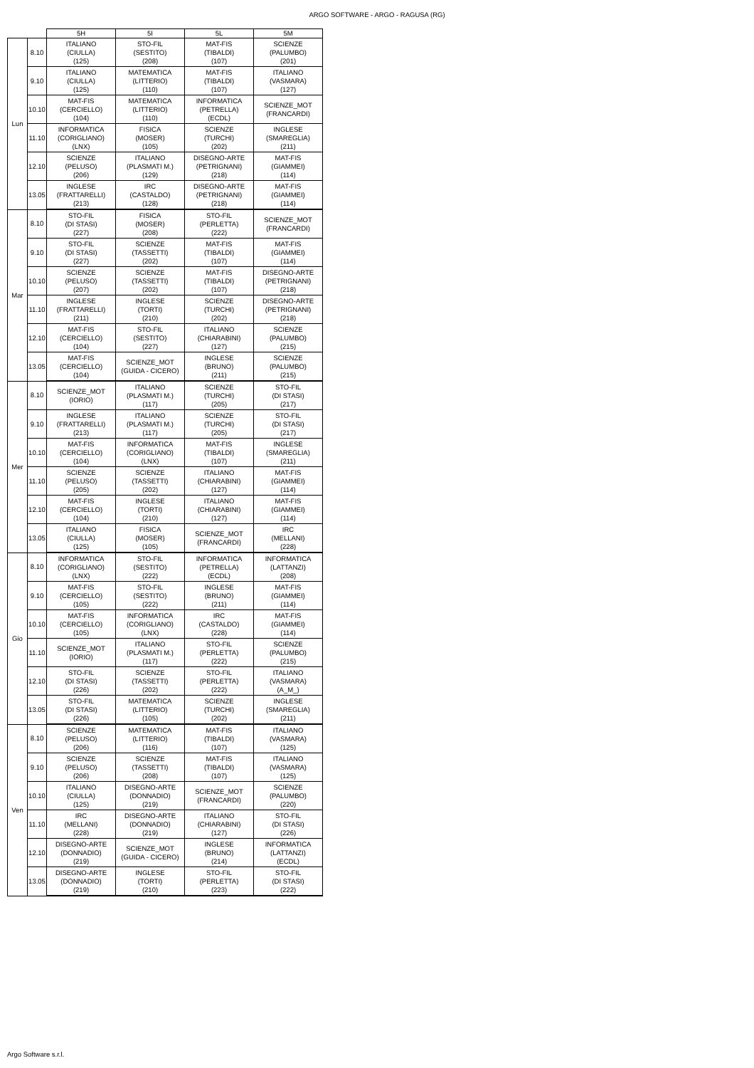ARGO SOFTWARE - ARGO - RAGUSA (RG)
| | | 5H | 5I | 5L | 5M |
| --- | --- | --- | --- | --- | --- |
| Lun | 8.10 | ITALIANO (CIULLA) (125) | STO-FIL (SESTITO) (208) | MAT-FIS (TIBALDI) (107) | SCIENZE (PALUMBO) (201) |
| | 9.10 | ITALIANO (CIULLA) (125) | MATEMATICA (LITTERIO) (110) | MAT-FIS (TIBALDI) (107) | ITALIANO (VASMARA) (127) |
| | 10.10 | MAT-FIS (CERCIELLO) (104) | MATEMATICA (LITTERIO) (110) | INFORMATICA (PETRELLA) (ECDL) | SCIENZE_MOT (FRANCARDI) |
| | 11.10 | INFORMATICA (CORIGLIANO) (LNX) | FISICA (MOSER) (105) | SCIENZE (TURCHI) (202) | INGLESE (SMAREGLIA) (211) |
| | 12.10 | SCIENZE (PELUSO) (206) | ITALIANO (PLASMATI M.) (129) | DISEGNO-ARTE (PETRIGNANI) (218) | MAT-FIS (GIAMMEI) (114) |
| | 13.05 | INGLESE (FRATTARELLI) (213) | IRC (CASTALDO) (128) | DISEGNO-ARTE (PETRIGNANI) (218) | MAT-FIS (GIAMMEI) (114) |
| Mar | 8.10 | STO-FIL (DI STASI) (227) | FISICA (MOSER) (208) | STO-FIL (PERLETTA) (222) | SCIENZE_MOT (FRANCARDI) |
| | 9.10 | STO-FIL (DI STASI) (227) | SCIENZE (TASSETTI) (202) | MAT-FIS (TIBALDI) (107) | MAT-FIS (GIAMMEI) (114) |
| | 10.10 | SCIENZE (PELUSO) (207) | SCIENZE (TASSETTI) (202) | MAT-FIS (TIBALDI) (107) | DISEGNO-ARTE (PETRIGNANI) (218) |
| | 11.10 | INGLESE (FRATTARELLI) (211) | INGLESE (TORTI) (210) | SCIENZE (TURCHI) (202) | DISEGNO-ARTE (PETRIGNANI) (218) |
| | 12.10 | MAT-FIS (CERCIELLO) (104) | STO-FIL (SESTITO) (227) | ITALIANO (CHIARABINI) (127) | SCIENZE (PALUMBO) (215) |
| | 13.05 | MAT-FIS (CERCIELLO) (104) | SCIENZE_MOT (GUIDA - CICERO) | INGLESE (BRUNO) (211) | SCIENZE (PALUMBO) (215) |
| Mer | 8.10 | SCIENZE_MOT (IORIO) | ITALIANO (PLASMATI M.) (117) | SCIENZE (TURCHI) (205) | STO-FIL (DI STASI) (217) |
| | 9.10 | INGLESE (FRATTARELLI) (213) | ITALIANO (PLASMATI M.) (117) | SCIENZE (TURCHI) (205) | STO-FIL (DI STASI) (217) |
| | 10.10 | MAT-FIS (CERCIELLO) (104) | INFORMATICA (CORIGLIANO) (LNX) | MAT-FIS (TIBALDI) (107) | INGLESE (SMAREGLIA) (211) |
| | 11.10 | SCIENZE (PELUSO) (205) | SCIENZE (TASSETTI) (202) | ITALIANO (CHIARABINI) (127) | MAT-FIS (GIAMMEI) (114) |
| | 12.10 | MAT-FIS (CERCIELLO) (104) | INGLESE (TORTI) (210) | ITALIANO (CHIARABINI) (127) | MAT-FIS (GIAMMEI) (114) |
| | 13.05 | ITALIANO (CIULLA) (125) | FISICA (MOSER) (105) | SCIENZE_MOT (FRANCARDI) | IRC (MELLANI) (228) |
| Gio | 8.10 | INFORMATICA (CORIGLIANO) (LNX) | STO-FIL (SESTITO) (222) | INFORMATICA (PETRELLA) (ECDL) | INFORMATICA (LATTANZI) (208) |
| | 9.10 | MAT-FIS (CERCIELLO) (105) | STO-FIL (SESTITO) (222) | INGLESE (BRUNO) (211) | MAT-FIS (GIAMMEI) (114) |
| | 10.10 | MAT-FIS (CERCIELLO) (105) | INFORMATICA (CORIGLIANO) (LNX) | IRC (CASTALDO) (228) | MAT-FIS (GIAMMEI) (114) |
| | 11.10 | SCIENZE_MOT (IORIO) | ITALIANO (PLASMATI M.) (117) | STO-FIL (PERLETTA) (222) | SCIENZE (PALUMBO) (215) |
| | 12.10 | STO-FIL (DI STASI) (226) | SCIENZE (TASSETTI) (202) | STO-FIL (PERLETTA) (222) | ITALIANO (VASMARA) (A_M_) |
| | 13.05 | STO-FIL (DI STASI) (226) | MATEMATICA (LITTERIO) (105) | SCIENZE (TURCHI) (202) | INGLESE (SMAREGLIA) (211) |
| Ven | 8.10 | SCIENZE (PELUSO) (206) | MATEMATICA (LITTERIO) (116) | MAT-FIS (TIBALDI) (107) | ITALIANO (VASMARA) (125) |
| | 9.10 | SCIENZE (PELUSO) (206) | SCIENZE (TASSETTI) (208) | MAT-FIS (TIBALDI) (107) | ITALIANO (VASMARA) (125) |
| | 10.10 | ITALIANO (CIULLA) (125) | DISEGNO-ARTE (DONNADIO) (219) | SCIENZE_MOT (FRANCARDI) | SCIENZE (PALUMBO) (220) |
| | 11.10 | IRC (MELLANI) (228) | DISEGNO-ARTE (DONNADIO) (219) | ITALIANO (CHIARABINI) (127) | STO-FIL (DI STASI) (226) |
| | 12.10 | DISEGNO-ARTE (DONNADIO) (219) | SCIENZE_MOT (GUIDA - CICERO) | INGLESE (BRUNO) (214) | INFORMATICA (LATTANZI) (ECDL) |
| | 13.05 | DISEGNO-ARTE (DONNADIO) (219) | INGLESE (TORTI) (210) | STO-FIL (PERLETTA) (223) | STO-FIL (DI STASI) (222) |
Argo Software s.r.l.